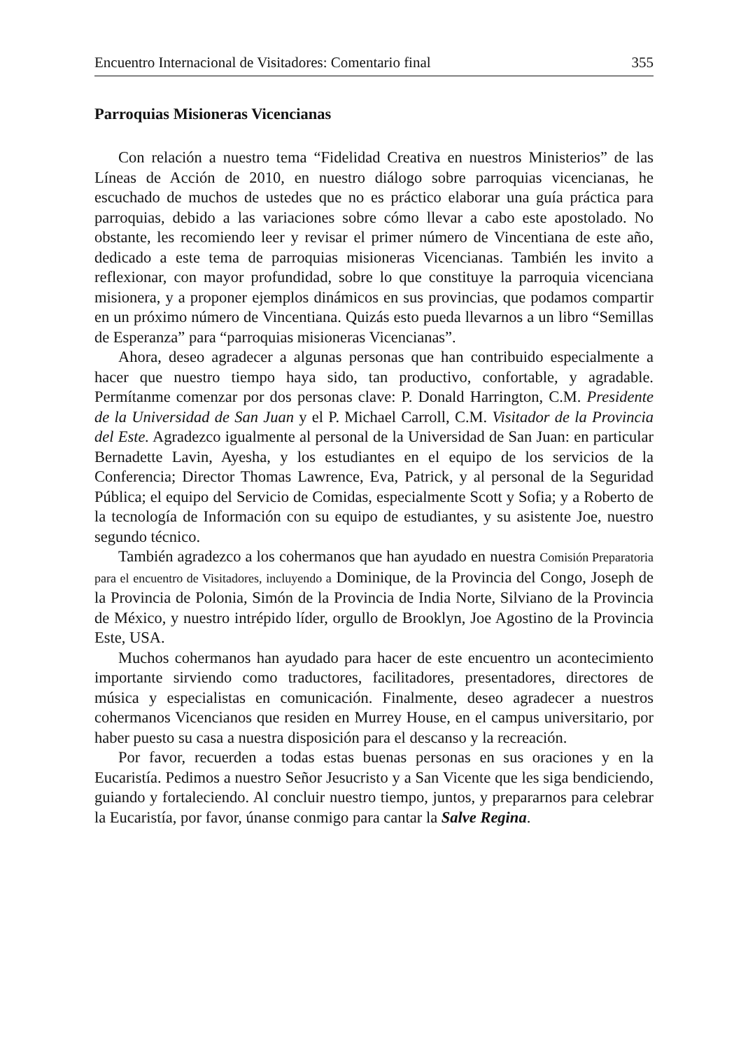Encuentro Internacional de Visitadores: Comentario final 355
Parroquias Misioneras Vicencianas
Con relación a nuestro tema “Fidelidad Creativa en nuestros Ministerios” de las Líneas de Acción de 2010, en nuestro diálogo sobre parroquias vicencianas, he escuchado de muchos de ustedes que no es práctico elaborar una guía práctica para parroquias, debido a las variaciones sobre cómo llevar a cabo este apostolado. No obstante, les recomiendo leer y revisar el primer número de Vincentiana de este año, dedicado a este tema de parroquias misioneras Vicencianas. También les invito a reflexionar, con mayor profundidad, sobre lo que constituye la parroquia vicenciana misionera, y a proponer ejemplos dinámicos en sus provincias, que podamos compartir en un próximo número de Vincentiana. Quizás esto pueda llevarnos a un libro “Semillas de Esperanza” para “parroquias misioneras Vicencianas”.
Ahora, deseo agradecer a algunas personas que han contribuido especialmente a hacer que nuestro tiempo haya sido, tan productivo, confortable, y agradable. Permítanme comenzar por dos personas clave: P. Donald Harrington, C.M. Presidente de la Universidad de San Juan y el P. Michael Carroll, C.M. Visitador de la Provincia del Este. Agradezco igualmente al personal de la Universidad de San Juan: en particular Bernadette Lavin, Ayesha, y los estudiantes en el equipo de los servicios de la Conferencia; Director Thomas Lawrence, Eva, Patrick, y al personal de la Seguridad Pública; el equipo del Servicio de Comidas, especialmente Scott y Sofia; y a Roberto de la tecnología de Información con su equipo de estudiantes, y su asistente Joe, nuestro segundo técnico.
También agradezco a los cohermanos que han ayudado en nuestra Comisión Preparatoria para el encuentro de Visitadores, incluyendo a Dominique, de la Provincia del Congo, Joseph de la Provincia de Polonia, Simón de la Provincia de India Norte, Silviano de la Provincia de México, y nuestro intrépido líder, orgullo de Brooklyn, Joe Agostino de la Provincia Este, USA.
Muchos cohermanos han ayudado para hacer de este encuentro un acontecimiento importante sirviendo como traductores, facilitadores, presentadores, directores de música y especialistas en comunicación. Finalmente, deseo agradecer a nuestros cohermanos Vicencianos que residen en Murrey House, en el campus universitario, por haber puesto su casa a nuestra disposición para el descanso y la recreación.
Por favor, recuerden a todas estas buenas personas en sus oraciones y en la Eucaristía. Pedimos a nuestro Señor Jesucristo y a San Vicente que les siga bendiciendo, guiando y fortaleciendo. Al concluir nuestro tiempo, juntos, y prepararnos para celebrar la Eucaristía, por favor, únanse conmigo para cantar la Salve Regina.